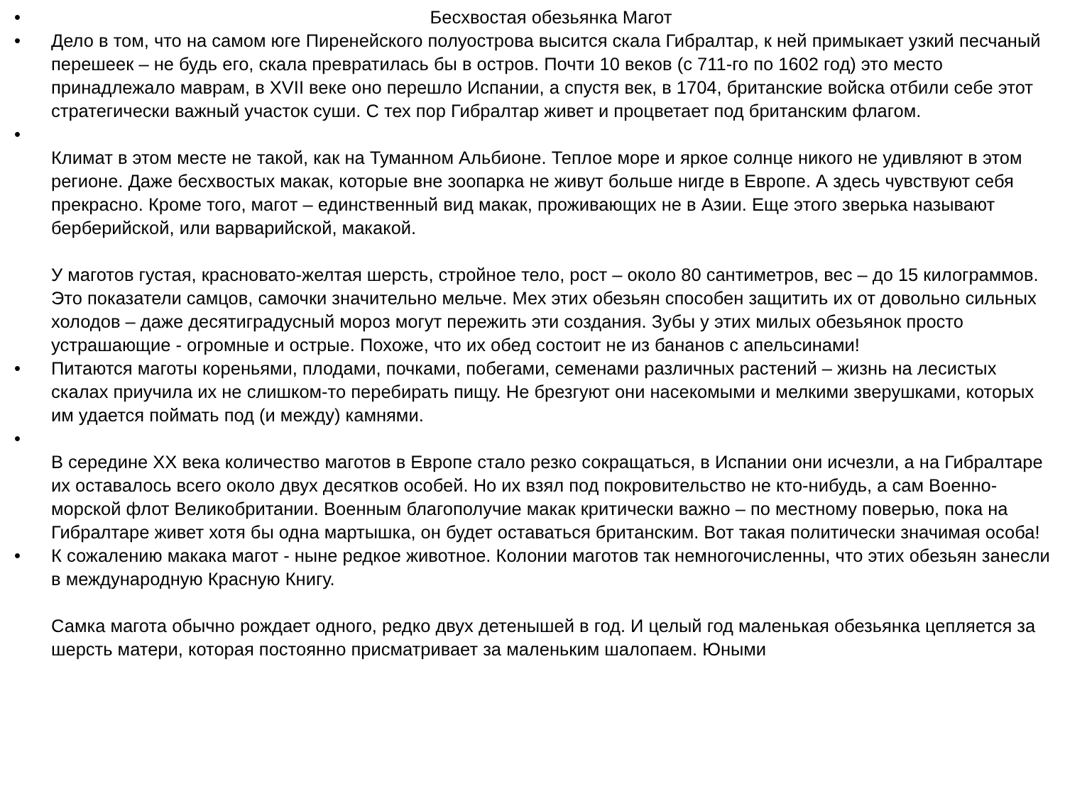• Бесхвостая обезьянка Магот
• Дело в том, что на самом юге Пиренейского полуострова высится скала Гибралтар, к ней примыкает узкий песчаный перешеек – не будь его, скала превратилась бы в остров. Почти 10 веков (с 711-го по 1602 год) это место принадлежало маврам, в XVII веке оно перешло Испании, а спустя век, в 1704, британские войска отбили себе этот стратегически важный участок суши. С тех пор Гибралтар живет и процветает под британским флагом.
• Климат в этом месте не такой, как на Туманном Альбионе. Теплое море и яркое солнце никого не удивляют в этом регионе. Даже бесхвостых макак, которые вне зоопарка не живут больше нигде в Европе. А здесь чувствуют себя прекрасно. Кроме того, магот – единственный вид макак, проживающих не в Азии. Еще этого зверька называют берберийской, или варварийской, макакой.
У маготов густая, красновато-желтая шерсть, стройное тело, рост – около 80 сантиметров, вес – до 15 килограммов. Это показатели самцов, самочки значительно мельче. Мех этих обезьян способен защитить их от довольно сильных холодов – даже десятиградусный мороз могут пережить эти создания. Зубы у этих милых обезьянок просто устрашающие - огромные и острые. Похоже, что их обед состоит не из бананов с апельсинами!
• Питаются маготы кореньями, плодами, почками, побегами, семенами различных растений – жизнь на лесистых скалах приучила их не слишком-то перебирать пищу. Не брезгуют они насекомыми и мелкими зверушками, которых им удается поймать под (и между) камнями.
• В середине XX века количество маготов в Европе стало резко сокращаться, в Испании они исчезли, а на Гибралтаре их оставалось всего около двух десятков особей. Но их взял под покровительство не кто-нибудь, а сам Военно-морской флот Великобритании. Военным благополучие макак критически важно – по местному поверью, пока на Гибралтаре живет хотя бы одна мартышка, он будет оставаться британским. Вот такая политически значимая особа!
• К сожалению макака магот - ныне редкое животное. Колонии маготов так немногочисленны, что этих обезьян занесли в международную Красную Книгу.
Самка магота обычно рождает одного, редко двух детенышей в год. И целый год маленькая обезьянка цепляется за шерсть матери, которая постоянно присматривает за маленьким шалопаем. Юными